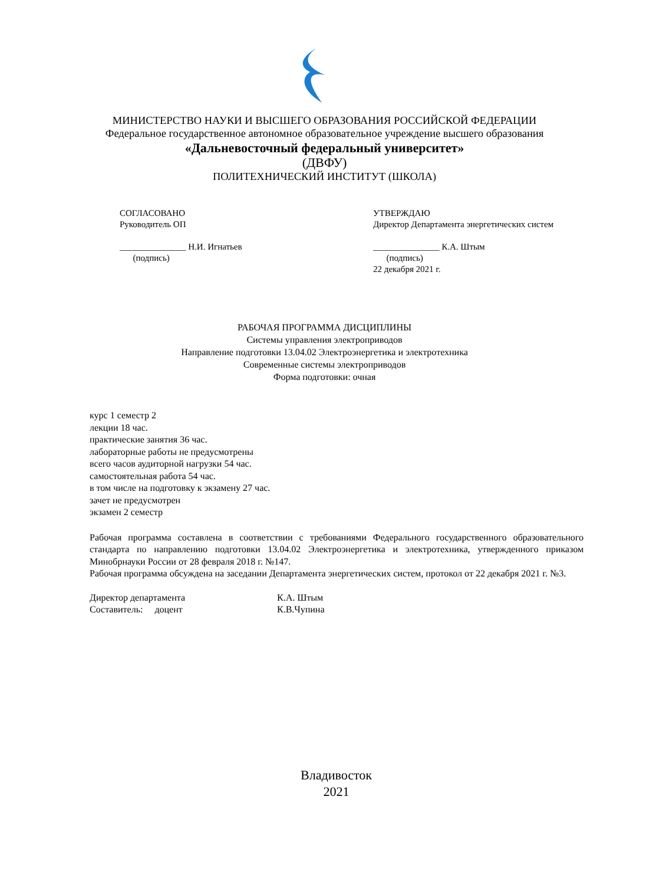МИНИСТЕРСТВО НАУКИ И ВЫСШЕГО ОБРАЗОВАНИЯ РОССИЙСКОЙ ФЕДЕРАЦИИ
Федеральное государственное автономное образовательное учреждение высшего образования
«Дальневосточный федеральный университет»
(ДВФУ)
ПОЛИТЕХНИЧЕСКИЙ ИНСТИТУТ (ШКОЛА)
СОГЛАСОВАНО
Руководитель ОП
_______________ Н.И. Игнатьев
(подпись)
УТВЕРЖДАЮ
Директор Департамента энергетических систем
_______________ К.А. Штым
(подпись)
22 декабря 2021 г.
РАБОЧАЯ ПРОГРАММА ДИСЦИПЛИНЫ
Системы управления электроприводов
Направление подготовки 13.04.02 Электроэнергетика и электротехника
Современные системы электроприводов
Форма подготовки: очная
курс 1 семестр 2
лекции 18 час.
практические занятия 36 час.
лабораторные работы не предусмотрены
всего часов аудиторной нагрузки 54 час.
самостоятельная работа 54 час.
в том числе на подготовку к экзамену 27 час.
зачет не предусмотрен
экзамен 2 семестр
Рабочая программа составлена в соответствии с требованиями Федерального государственного образовательного стандарта по направлению подготовки 13.04.02 Электроэнергетика и электротехника, утвержденного приказом Минобрнауки России от 28 февраля 2018 г. №147.
Рабочая программа обсуждена на заседании Департамента энергетических систем, протокол от 22 декабря 2021 г. №3.
Директор департамента К.А. Штым
Составитель: доцент К.В.Чупина
Владивосток
2021